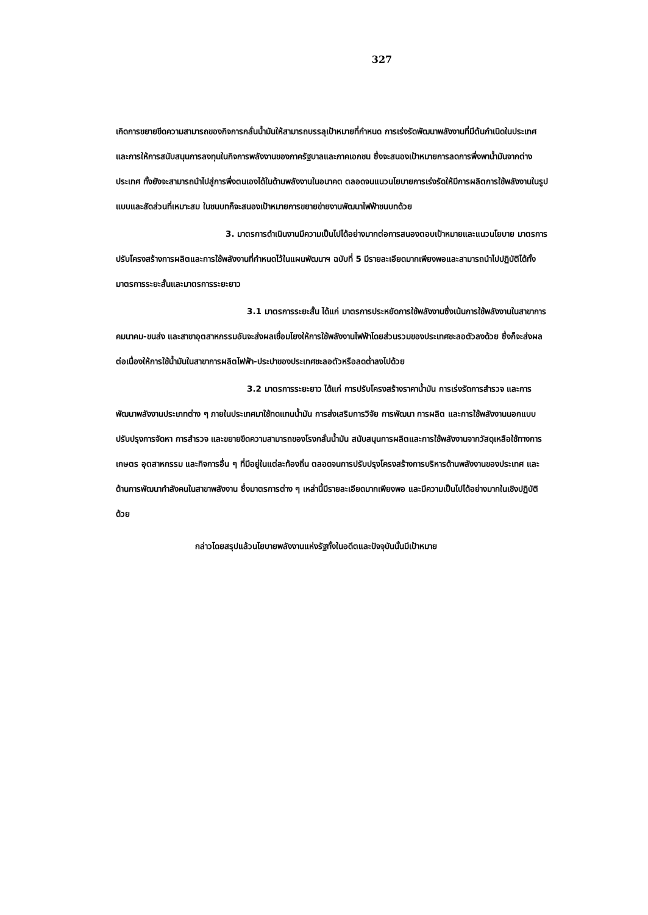327
เกิดการขยายขีดความสามารถของกิจการกลั่นน้ำมันให้สามารถบรรลุเป้าหมายที่กำหนด การเร่งรัดพัฒนาพลังงานที่มีต้นกำเนิดในประเทศ และการให้การสนับสนุนการลงทุนในกิจการพลังงานของภาครัฐบาลและภาคเอกชน ซึ่งจะสนองเป้าหมายการลดการพึ่งพาน้ำมันจากต่างประเทศ ทั้งยังจะสามารถนำไปสู่การพึ่งตนเองได้ในด้านพลังงานในอนาคต ตลอดจนแนวนโยบายการเร่งรัดให้มีการผลิตการใช้พลังงานในรูปแบบและสัดส่วนที่เหมาะสม ในชนบทก็จะสนองเป้าหมายการขยายข่ายงานพัฒนาไฟฟ้าชนบทด้วย
3. มาตรการดำเนินงานมีความเป็นไปได้อย่างมากต่อการสนองตอบเป้าหมายและแนวนโยบาย มาตรการปรับโครงสร้างการผลิตและการใช้พลังงานที่กำหนดไว้ในแผนพัฒนาฯ ฉบับที่ 5 มีรายละเอียดมากเพียงพอและสามารถนำไปปฏิบัติได้ทั้งมาตรการระยะสั้นและมาตรการระยะยาว
3.1 มาตรการระยะสั้น ได้แก่ มาตรการประหยัดการใช้พลังงานซึ่งเน้นการใช้พลังงานในสาขาการคมนาคม-ขนส่ง และสาขาอุตสาหกรรมอันจะส่งผลเชื่อมโยงให้การใช้พลังงานไฟฟ้าโดยส่วนรวมของประเทศชะลอตัวลงด้วย ซึ่งก็จะส่งผลต่อเนื่องให้การใช้น้ำมันในสาขาการผลิตไฟฟ้า-ประปาของประเทศชะลอตัวหรือลดต่ำลงไปด้วย
3.2 มาตรการระยะยาว ได้แก่ การปรับโครงสร้างราคาน้ำมัน การเร่งรัดการสำรวจ และการพัฒนาพลังงานประเภทต่าง ๆ ภายในประเทศมาใช้ทดแทนน้ำมัน การส่งเสริมการวิจัย การพัฒนา การผลิต และการใช้พลังงานนอกแบบ ปรับปรุงการจัดหา การสำรวจ และขยายขีดความสามารถของโรงกลั่นน้ำมัน สนับสนุนการผลิตและการใช้พลังงานจากวัสดุเหลือใช้ทางการเกษตร อุตสาหกรรม และกิจการอื่น ๆ ที่มีอยู่ในแต่ละท้องถิ่น ตลอดจนการปรับปรุงโครงสร้างการบริหารด้านพลังงานของประเทศ และด้านการพัฒนากำลังคนในสาขาพลังงาน ซึ่งมาตรการต่าง ๆ เหล่านี้มีรายละเอียดมากเพียงพอ และมีความเป็นไปได้อย่างมากในเชิงปฏิบัติด้วย
กล่าวโดยสรุปแล้วนโยบายพลังงานแห่งรัฐทั้งในอดีตและปัจจุบันนั้นมีเป้าหมาย